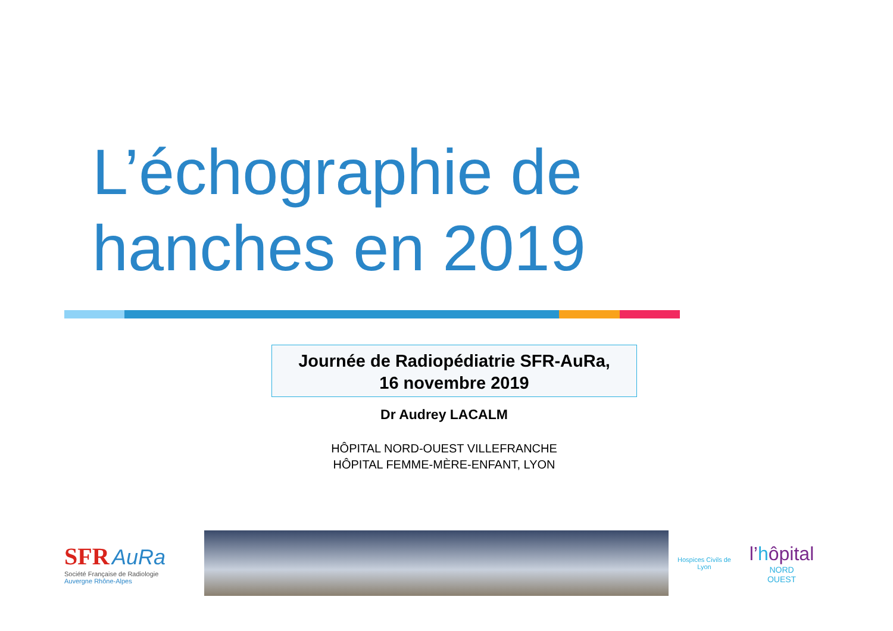L’échographie de
hanches en 2019
Journée de Radiopédiatrie SFR-AuRa,
16 novembre 2019
Dr Audrey LACALM
HÔPITAL NORD-OUEST VILLEFRANCHE
HÔPITAL FEMME-MÈRE-ENFANT, LYON
SFR AuRa
Société Française de Radiologie
Auvergne Rhône-Alpes
Hospices Civils de Lyon
l’hôpital
NORD
OUEST